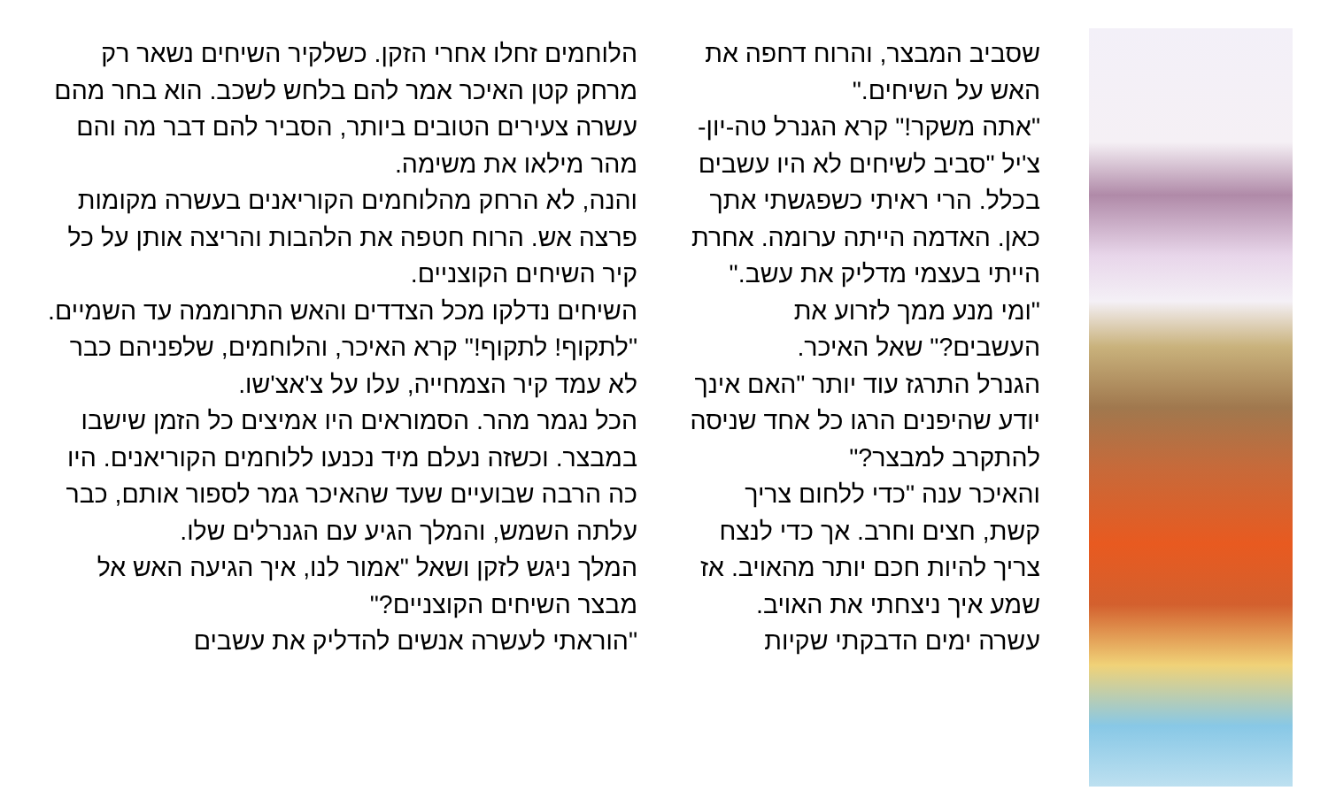הלוחמים זחלו אחרי הזקן. כשלקיר השיחים נשאר רק מרחק קטן האיכר אמר להם בלחש לשכב. הוא בחר מהם עשרה צעירים הטובים ביותר, הסביר להם דבר מה והם מהר מילאו את משימה.
והנה, לא הרחק מהלוחמים הקוריאנים בעשרה מקומות פרצה אש. הרוח חטפה את הלהבות והריצה אותן על כל קיר השיחים הקוצניים.
השיחים נדלקו מכל הצדדים והאש התרוממה עד השמיים.
"לתקוף! לתקוף!" קרא האיכר, והלוחמים, שלפניהם כבר לא עמד קיר הצמחייה, עלו על צ'אצ'שו.
הכל נגמר מהר. הסמוראים היו אמיצים כל הזמן שישבו במבצר. וכשזה נעלם מיד נכנעו ללוחמים הקוריאנים. היו כה הרבה שבועיים שעד שהאיכר גמר לספור אותם, כבר עלתה השמש, והמלך הגיע עם הגנרלים שלו.
המלך ניגש לזקן ושאל "אמור לנו, איך הגיעה האש אל מבצר השיחים הקוצניים?"
"הוראתי לעשרה אנשים להדליק את עשבים
שסביב המבצר, והרוח דחפה את האש על השיחים."
"אתה משקר!" קרא הגנרל טה-יון-צ'יל "סביב לשיחים לא היו עשבים בכלל. הרי ראיתי כשפגשתי אתך כאן. האדמה הייתה ערומה. אחרת הייתי בעצמי מדליק את עשב."
"ומי מנע ממך לזרוע את העשבים?" שאל האיכר.
הגנרל התרגז עוד יותר "האם אינך יודע שהיפנים הרגו כל אחד שניסה להתקרב למבצר?"
והאיכר ענה "כדי ללחום צריך קשת, חצים וחרב. אך כדי לנצח צריך להיות חכם יותר מהאויב. אז שמע איך ניצחתי את האויב.
עשרה ימים הדבקתי שקיות